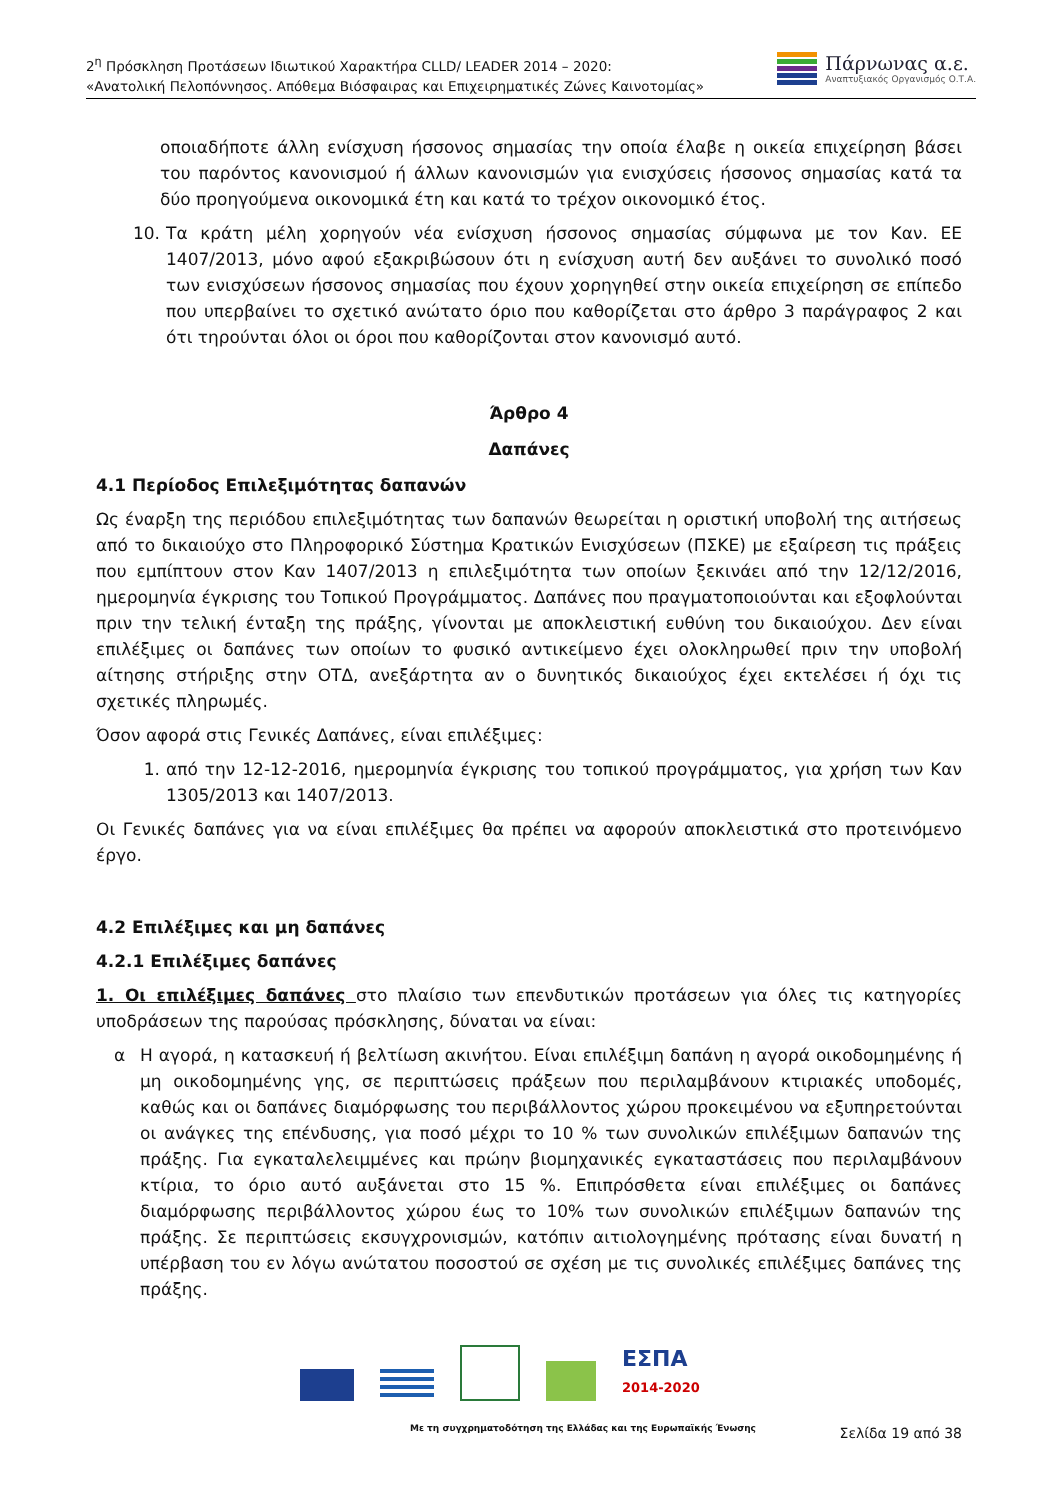2<sup>η</sup> Πρόσκληση Προτάσεων Ιδιωτικού Χαρακτήρα CLLD/ LEADER 2014 – 2020:
«Ανατολική Πελοπόννησος. Απόθεμα Βιόσφαιρας και Επιχειρηματικές Ζώνες Καινοτομίας»
Πάρνωνας α.ε.
Αναπτυξιακός Οργανισμός Ο.Τ.Α.
οποιαδήποτε άλλη ενίσχυση ήσσονος σημασίας την οποία έλαβε η οικεία επιχείρηση βάσει του παρόντος κανονισμού ή άλλων κανονισμών για ενισχύσεις ήσσονος σημασίας κατά τα δύο προηγούμενα οικονομικά έτη και κατά το τρέχον οικονομικό έτος.
10. Τα κράτη μέλη χορηγούν νέα ενίσχυση ήσσονος σημασίας σύμφωνα με τον Καν. ΕΕ 1407/2013, μόνο αφού εξακριβώσουν ότι η ενίσχυση αυτή δεν αυξάνει το συνολικό ποσό των ενισχύσεων ήσσονος σημασίας που έχουν χορηγηθεί στην οικεία επιχείρηση σε επίπεδο που υπερβαίνει το σχετικό ανώτατο όριο που καθορίζεται στο άρθρο 3 παράγραφος 2 και ότι τηρούνται όλοι οι όροι που καθορίζονται στον κανονισμό αυτό.
Άρθρο 4
Δαπάνες
4.1 Περίοδος Επιλεξιμότητας δαπανών
Ως έναρξη της περιόδου επιλεξιμότητας των δαπανών θεωρείται η οριστική υποβολή της αιτήσεως από το δικαιούχο στο Πληροφορικό Σύστημα Κρατικών Ενισχύσεων (ΠΣΚΕ) με εξαίρεση τις πράξεις που εμπίπτουν στον Καν 1407/2013 η επιλεξιμότητα των οποίων ξεκινάει από την 12/12/2016, ημερομηνία έγκρισης του Τοπικού Προγράμματος. Δαπάνες που πραγματοποιούνται και εξοφλούνται πριν την τελική ένταξη της πράξης, γίνονται με αποκλειστική ευθύνη του δικαιούχου. Δεν είναι επιλέξιμες οι δαπάνες των οποίων το φυσικό αντικείμενο έχει ολοκληρωθεί πριν την υποβολή αίτησης στήριξης στην ΟΤΔ, ανεξάρτητα αν ο δυνητικός δικαιούχος έχει εκτελέσει ή όχι τις σχετικές πληρωμές.
Όσον αφορά στις Γενικές Δαπάνες, είναι επιλέξιμες:
1. από την 12-12-2016, ημερομηνία έγκρισης του τοπικού προγράμματος, για χρήση των Καν 1305/2013 και 1407/2013.
Οι Γενικές δαπάνες για να είναι επιλέξιμες θα πρέπει να αφορούν αποκλειστικά στο προτεινόμενο έργο.
4.2 Επιλέξιμες και μη δαπάνες
4.2.1 Επιλέξιμες δαπάνες
1. Οι επιλέξιμες δαπάνες στο πλαίσιο των επενδυτικών προτάσεων για όλες τις κατηγορίες υποδράσεων της παρούσας πρόσκλησης, δύναται να είναι:
α Η αγορά, η κατασκευή ή βελτίωση ακινήτου. Είναι επιλέξιμη δαπάνη η αγορά οικοδομημένης ή μη οικοδομημένης γης, σε περιπτώσεις πράξεων που περιλαμβάνουν κτιριακές υποδομές, καθώς και οι δαπάνες διαμόρφωσης του περιβάλλοντος χώρου προκειμένου να εξυπηρετούνται οι ανάγκες της επένδυσης, για ποσό μέχρι το 10 % των συνολικών επιλέξιμων δαπανών της πράξης. Για εγκαταλελειμμένες και πρώην βιομηχανικές εγκαταστάσεις που περιλαμβάνουν κτίρια, το όριο αυτό αυξάνεται στο 15 %. Επιπρόσθετα είναι επιλέξιμες οι δαπάνες διαμόρφωσης περιβάλλοντος χώρου έως το 10% των συνολικών επιλέξιμων δαπανών της πράξης. Σε περιπτώσεις εκσυγχρονισμών, κατόπιν αιτιολογημένης πρότασης είναι δυνατή η υπέρβαση του εν λόγω ανώτατου ποσοστού σε σχέση με τις συνολικές επιλέξιμες δαπάνες της πράξης.
ΕΣΠΑ
2014-2020
Με τη συγχρηματοδότηση της Ελλάδας και της Ευρωπαϊκής Ένωσης
Σελίδα 19 από 38